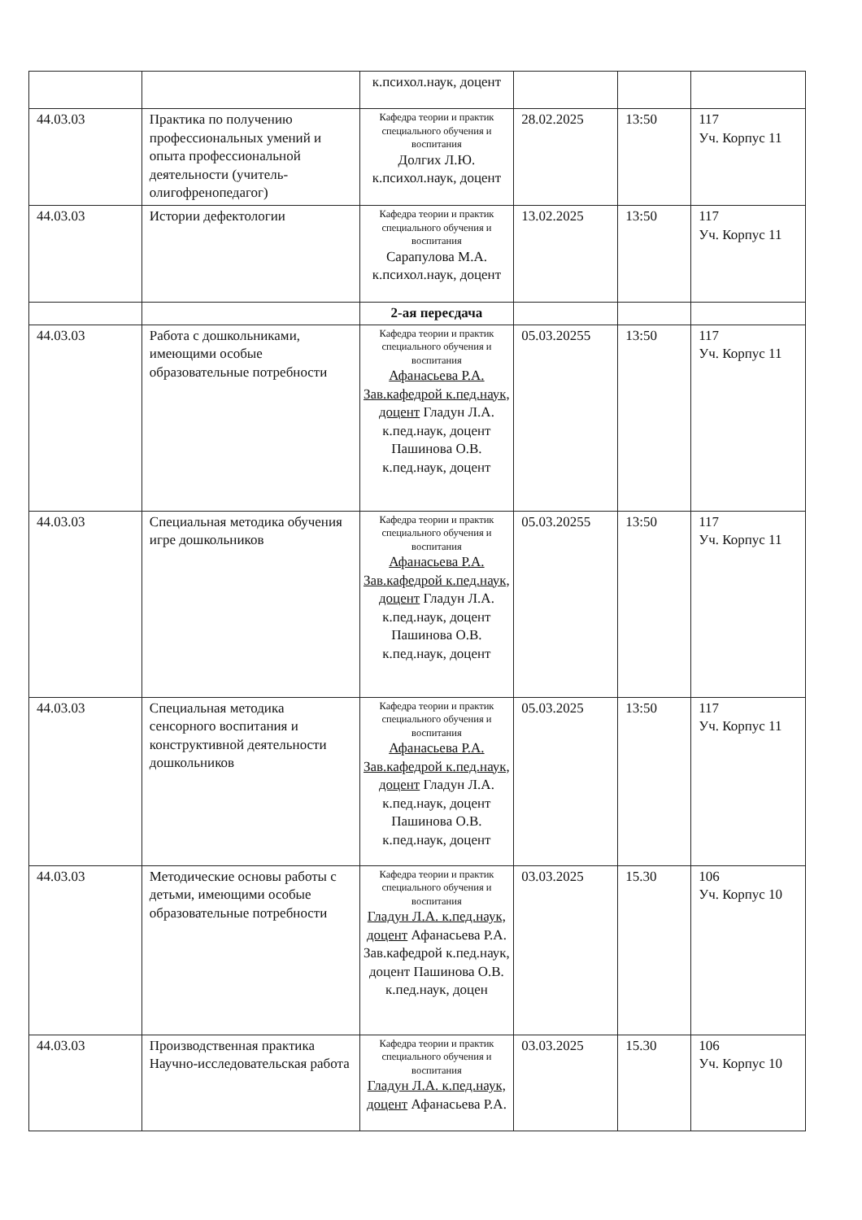| | | к.психол.наук, доцент | | | |
| 44.03.03 | Практика по получению профессиональных умений и опыта профессиональной деятельности (учитель-олигофренопедагог) | Кафедра теории и практик специального обучения и воспитания Долгих Л.Ю. к.психол.наук, доцент | 28.02.2025 | 13:50 | 117 Уч. Корпус 11 |
| 44.03.03 | Истории дефектологии | Кафедра теории и практик специального обучения и воспитания Сарапулова М.А. к.психол.наук, доцент | 13.02.2025 | 13:50 | 117 Уч. Корпус 11 |
| | | 2-ая пересдача | | | |
| 44.03.03 | Работа с дошкольниками, имеющими особые образовательные потребности | Кафедра теории и практик специального обучения и воспитания Афанасьева Р.А. Зав.кафедрой к.пед.наук, доцент Гладун Л.А. к.пед.наук, доцент Пашинова О.В. к.пед.наук, доцент | 05.03.20255 | 13:50 | 117 Уч. Корпус 11 |
| 44.03.03 | Специальная методика обучения игре дошкольников | Кафедра теории и практик специального обучения и воспитания Афанасьева Р.А. Зав.кафедрой к.пед.наук, доцент Гладун Л.А. к.пед.наук, доцент Пашинова О.В. к.пед.наук, доцент | 05.03.20255 | 13:50 | 117 Уч. Корпус 11 |
| 44.03.03 | Специальная методика сенсорного воспитания и конструктивной деятельности дошкольников | Кафедра теории и практик специального обучения и воспитания Афанасьева Р.А. Зав.кафедрой к.пед.наук, доцент Гладун Л.А. к.пед.наук, доцент Пашинова О.В. к.пед.наук, доцент | 05.03.2025 | 13:50 | 117 Уч. Корпус 11 |
| 44.03.03 | Методические основы работы с детьми, имеющими особые образовательные потребности | Кафедра теории и практик специального обучения и воспитания Гладун Л.А. к.пед.наук, доцент Афанасьева Р.А. Зав.кафедрой к.пед.наук, доцент Пашинова О.В. к.пед.наук, доцен | 03.03.2025 | 15.30 | 106 Уч. Корпус 10 |
| 44.03.03 | Производственная практика Научно-исследовательская работа | Кафедра теории и практик специального обучения и воспитания Гладун Л.А. к.пед.наук, доцент Афанасьева Р.А. | 03.03.2025 | 15.30 | 106 Уч. Корпус 10 |